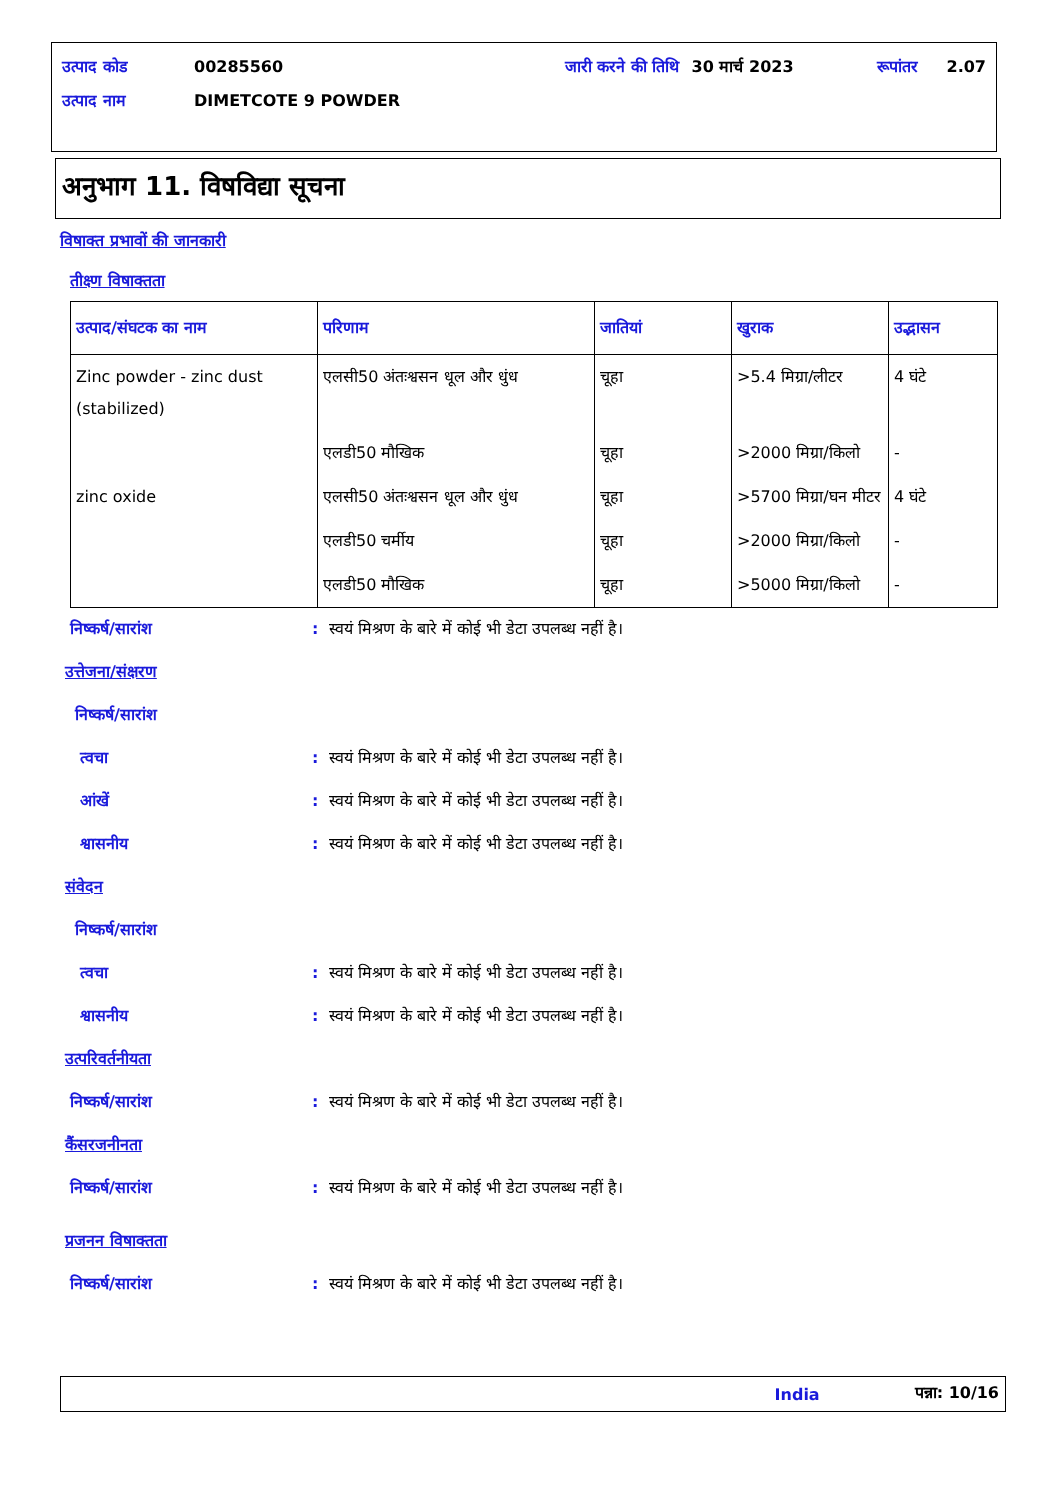| उत्पाद कोड | 00285560 | जारी करने की तिथि | 30 मार्च 2023 | रूपांतर | 2.07 |
| उत्पाद नाम | DIMETCOTE 9 POWDER | | | | |
अनुभाग 11. विषविद्या सूचना
विषाक्त प्रभावों की जानकारी
तीक्ष्ण विषाक्तता
| उत्पाद/संघटक का नाम | परिणाम | जातियां | खुराक | उद्भासन |
| --- | --- | --- | --- | --- |
| Zinc powder - zinc dust (stabilized) | एलसी50 अंतःश्वसन धूल और धुंध | चूहा | >5.4 मिग्रा/लीटर | 4 घंटे |
| | एलडी50 मौखिक | चूहा | >2000 मिग्रा/किलो | - |
| zinc oxide | एलसी50 अंतःश्वसन धूल और धुंध | चूहा | >5700 मिग्रा/घन मीटर | 4 घंटे |
| | एलडी50 चर्मीय | चूहा | >2000 मिग्रा/किलो | - |
| | एलडी50 मौखिक | चूहा | >5000 मिग्रा/किलो | - |
निष्कर्ष/सारांश: स्वयं मिश्रण के बारे में कोई भी डेटा उपलब्ध नहीं है।
उत्तेजना/संक्षरण
निष्कर्ष/सारांश
त्वचा: स्वयं मिश्रण के बारे में कोई भी डेटा उपलब्ध नहीं है।
आंखें: स्वयं मिश्रण के बारे में कोई भी डेटा उपलब्ध नहीं है।
श्वासनीय: स्वयं मिश्रण के बारे में कोई भी डेटा उपलब्ध नहीं है।
संवेदन
निष्कर्ष/सारांश
त्वचा: स्वयं मिश्रण के बारे में कोई भी डेटा उपलब्ध नहीं है।
श्वासनीय: स्वयं मिश्रण के बारे में कोई भी डेटा उपलब्ध नहीं है।
उत्परिवर्तनीयता
निष्कर्ष/सारांश: स्वयं मिश्रण के बारे में कोई भी डेटा उपलब्ध नहीं है।
कैंसरजनीनता
निष्कर्ष/सारांश: स्वयं मिश्रण के बारे में कोई भी डेटा उपलब्ध नहीं है।
प्रजनन विषाक्तता
निष्कर्ष/सारांश: स्वयं मिश्रण के बारे में कोई भी डेटा उपलब्ध नहीं है।
India पन्ना: 10/16